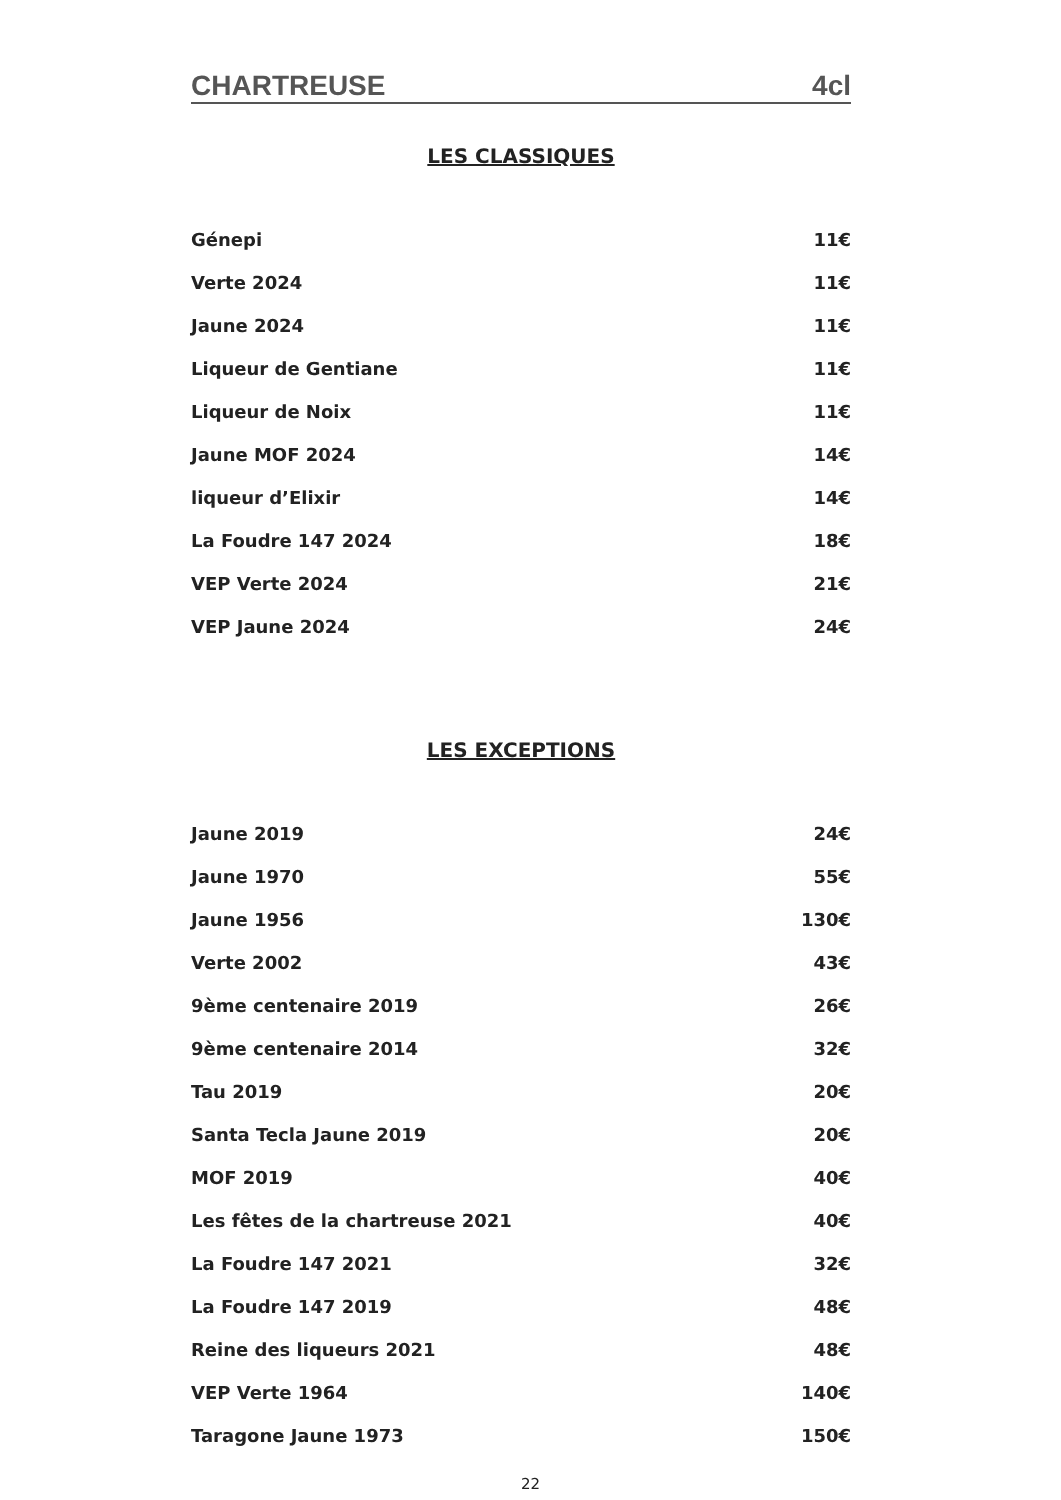CHARTREUSE 4cl
LES CLASSIQUES
| Génepi | 11€ |
| Verte 2024 | 11€ |
| Jaune 2024 | 11€ |
| Liqueur de Gentiane | 11€ |
| Liqueur de Noix | 11€ |
| Jaune MOF 2024 | 14€ |
| liqueur d’Elixir | 14€ |
| La Foudre 147 2024 | 18€ |
| VEP Verte 2024 | 21€ |
| VEP Jaune 2024 | 24€ |
LES EXCEPTIONS
| Jaune 2019 | 24€ |
| Jaune 1970 | 55€ |
| Jaune 1956 | 130€ |
| Verte 2002 | 43€ |
| 9ème centenaire 2019 | 26€ |
| 9ème centenaire 2014 | 32€ |
| Tau 2019 | 20€ |
| Santa Tecla Jaune 2019 | 20€ |
| MOF 2019 | 40€ |
| Les fêtes de la chartreuse 2021 | 40€ |
| La Foudre 147 2021 | 32€ |
| La Foudre 147 2019 | 48€ |
| Reine des liqueurs 2021 | 48€ |
| VEP Verte 1964 | 140€ |
| Taragone Jaune 1973 | 150€ |
22